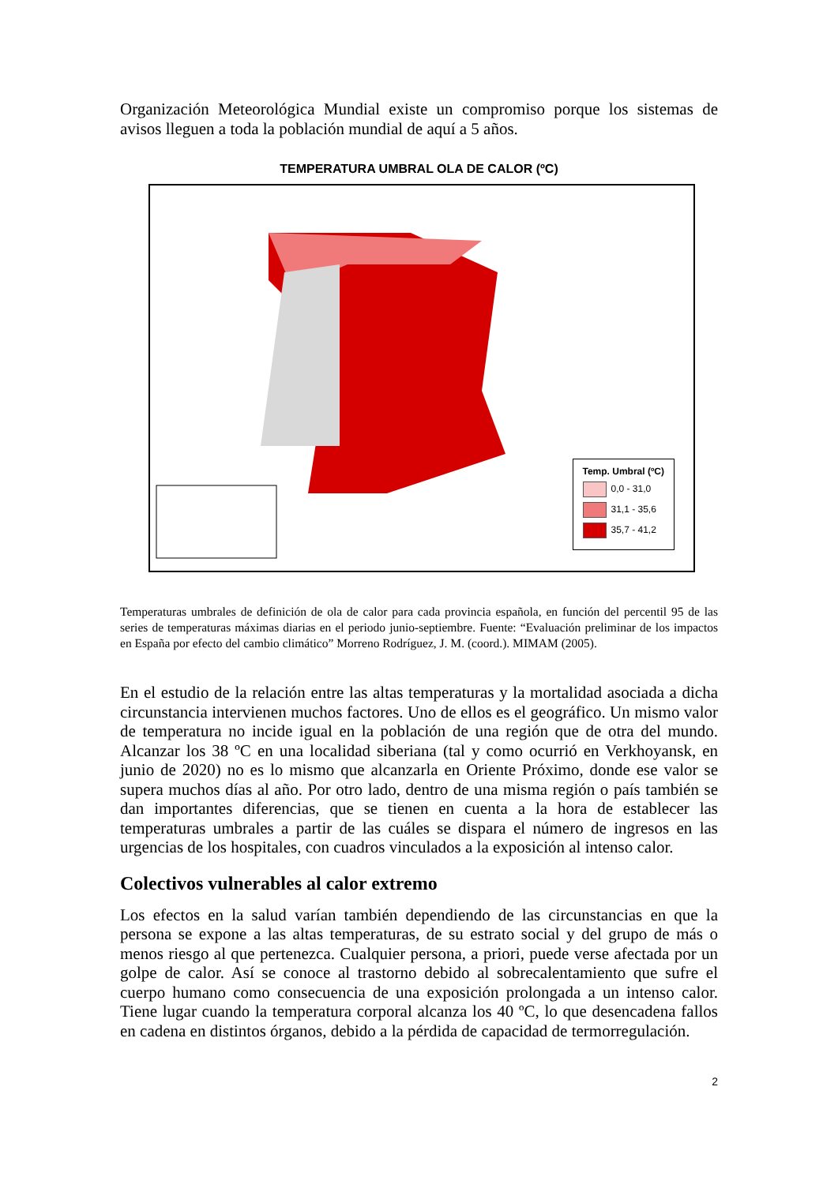Organización Meteorológica Mundial existe un compromiso porque los sistemas de avisos lleguen a toda la población mundial de aquí a 5 años.
TEMPERATURA UMBRAL OLA DE CALOR (ºC)
Temp. Umbral (ºC)
0,0 - 31,0
31,1 - 35,6
35,7 - 41,2
Temperaturas umbrales de definición de ola de calor para cada provincia española, en función del percentil 95 de las series de temperaturas máximas diarias en el periodo junio-septiembre. Fuente: “Evaluación preliminar de los impactos en España por efecto del cambio climático” Morreno Rodríguez, J. M. (coord.). MIMAM (2005).
En el estudio de la relación entre las altas temperaturas y la mortalidad asociada a dicha circunstancia intervienen muchos factores. Uno de ellos es el geográfico. Un mismo valor de temperatura no incide igual en la población de una región que de otra del mundo. Alcanzar los 38 ºC en una localidad siberiana (tal y como ocurrió en Verkhoyansk, en junio de 2020) no es lo mismo que alcanzarla en Oriente Próximo, donde ese valor se supera muchos días al año. Por otro lado, dentro de una misma región o país también se dan importantes diferencias, que se tienen en cuenta a la hora de establecer las temperaturas umbrales a partir de las cuáles se dispara el número de ingresos en las urgencias de los hospitales, con cuadros vinculados a la exposición al intenso calor.
Colectivos vulnerables al calor extremo
Los efectos en la salud varían también dependiendo de las circunstancias en que la persona se expone a las altas temperaturas, de su estrato social y del grupo de más o menos riesgo al que pertenezca. Cualquier persona, a priori, puede verse afectada por un golpe de calor. Así se conoce al trastorno debido al sobrecalentamiento que sufre el cuerpo humano como consecuencia de una exposición prolongada a un intenso calor. Tiene lugar cuando la temperatura corporal alcanza los 40 ºC, lo que desencadena fallos en cadena en distintos órganos, debido a la pérdida de capacidad de termorregulación.
2